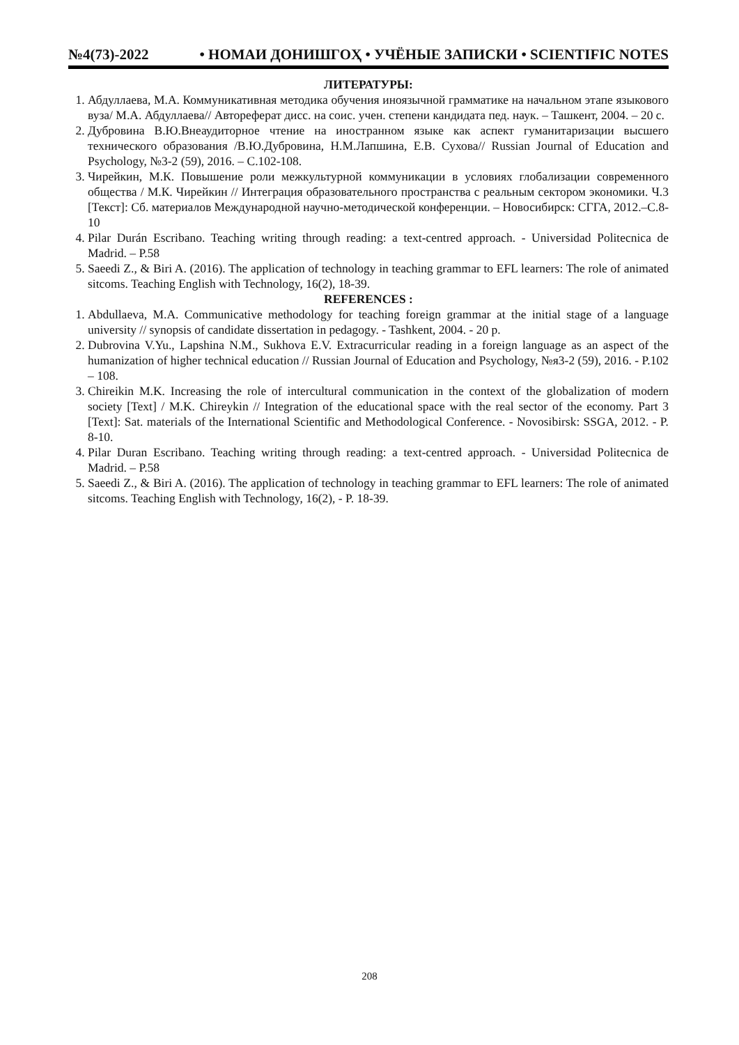№4(73)-2022 • НОМАИ ДОНИШГОҲ • УЧЁНЫЕ ЗАПИСКИ • SCIENTIFIC NOTES
ЛИТЕРАТУРЫ:
1. Абдуллаева, М.А. Коммуникативная методика обучения иноязычной грамматике на начальном этапе языкового вуза/ М.А. Абдуллаева// Автореферат дисс. на соис. учен. степени кандидата пед. наук. – Ташкент, 2004. – 20 с.
2. Дубровина В.Ю.Внеаудиторное чтение на иностранном языке как аспект гуманитаризации высшего технического образования /В.Ю.Дубровина, Н.М.Лапшина, Е.В. Сухова// Russian Journal of Education and Psychology, №3-2 (59), 2016. – С.102-108.
3. Чирейкин, М.К. Повышение роли межкультурной коммуникации в условиях глобализации современного общества / М.К. Чирейкин // Интеграция образовательного пространства с реальным сектором экономики. Ч.3 [Текст]: Сб. материалов Международной научно-методической конференции. – Новосибирск: СГГА, 2012.–С.8-10
4. Pilar Durán Escribano. Teaching writing through reading: a text-centred approach. - Universidad Politecnica de Madrid. – P.58
5. Saeedi Z., & Biri A. (2016). The application of technology in teaching grammar to EFL learners: The role of animated sitcoms. Teaching English with Technology, 16(2), 18-39.
REFERENCES :
1. Abdullaeva, M.A. Communicative methodology for teaching foreign grammar at the initial stage of a language university // synopsis of candidate dissertation in pedagogy. - Tashkent, 2004. - 20 p.
2. Dubrovina V.Yu., Lapshina N.M., Sukhova E.V. Extracurricular reading in a foreign language as an aspect of the humanization of higher technical education // Russian Journal of Education and Psychology, №я3-2 (59), 2016. - P.102 – 108.
3. Chireikin M.K. Increasing the role of intercultural communication in the context of the globalization of modern society [Text] / M.K. Chireykin // Integration of the educational space with the real sector of the economy. Part 3 [Text]: Sat. materials of the International Scientific and Methodological Conference. - Novosibirsk: SSGA, 2012. - P. 8-10.
4. Pilar Duran Escribano. Teaching writing through reading: a text-centred approach. - Universidad Politecnica de Madrid. – P.58
5. Saeedi Z., & Biri A. (2016). The application of technology in teaching grammar to EFL learners: The role of animated sitcoms. Teaching English with Technology, 16(2), - P. 18-39.
208